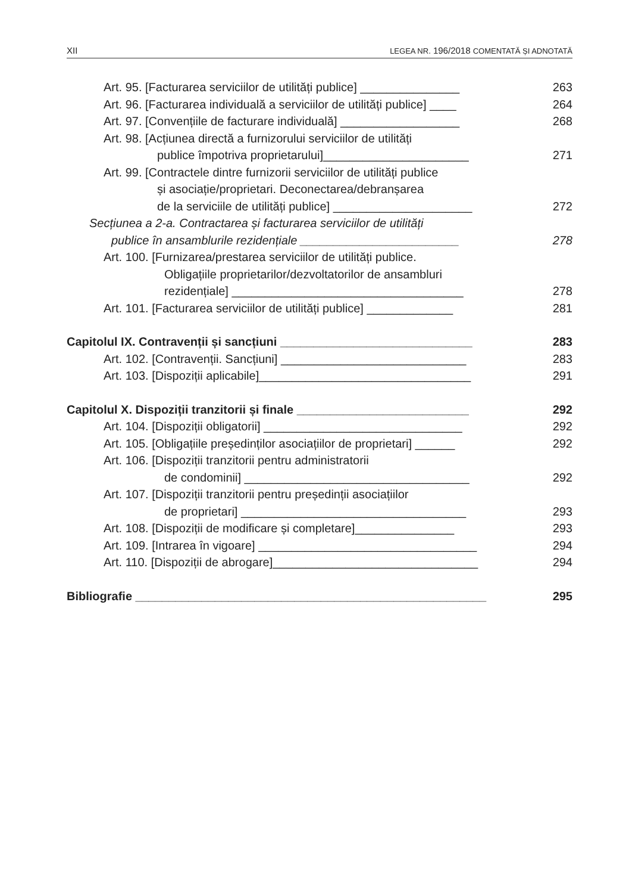XII LEGEA NR. 196/2018 COMENTATĂ ȘI ADNOTATĂ
Art. 95. [Facturarea serviciilor de utilități publice] _______________ 263
Art. 96. [Facturarea individuală a serviciilor de utilități publice] ____ 264
Art. 97. [Convențiile de facturare individuală] __________________ 268
Art. 98. [Acțiunea directă a furnizorului serviciilor de utilități
publice împotriva proprietarului]______________________ 271
Art. 99. [Contractele dintre furnizorii serviciilor de utilități publice
și asociație/proprietari. Deconectarea/debranșarea
de la serviciile de utilități publice] _____________________ 272
Secțiunea a 2-a. Contractarea și facturarea serviciilor de utilități
publice în ansamblurile rezidențiale ________________________ 278
Art. 100. [Furnizarea/prestarea serviciilor de utilități publice.
Obligațiile proprietarilor/dezvoltatorilor de ansambluri
rezidențiale] ___________________________________ 278
Art. 101. [Facturarea serviciilor de utilități publice] _____________ 281
Capitolul IX. Contravenții și sancțiuni _____________________________ 283
Art. 102. [Contravenții. Sancțiuni] ____________________________ 283
Art. 103. [Dispoziții aplicabile]________________________________ 291
Capitolul X. Dispoziții tranzitorii și finale __________________________ 292
Art. 104. [Dispoziții obligatorii] ______________________________ 292
Art. 105. [Obligațiile președinților asociațiilor de proprietari] ______ 292
Art. 106. [Dispoziții tranzitorii pentru administratorii
de condominii] __________________________________ 292
Art. 107. [Dispoziții tranzitorii pentru președinții asociațiilor
de proprietari] __________________________________ 293
Art. 108. [Dispoziții de modificare și completare]_______________ 293
Art. 109. [Intrarea în vigoare] _________________________________ 294
Art. 110. [Dispoziții de abrogare]_______________________________ 294
Bibliografie _____________________________________________________ 295